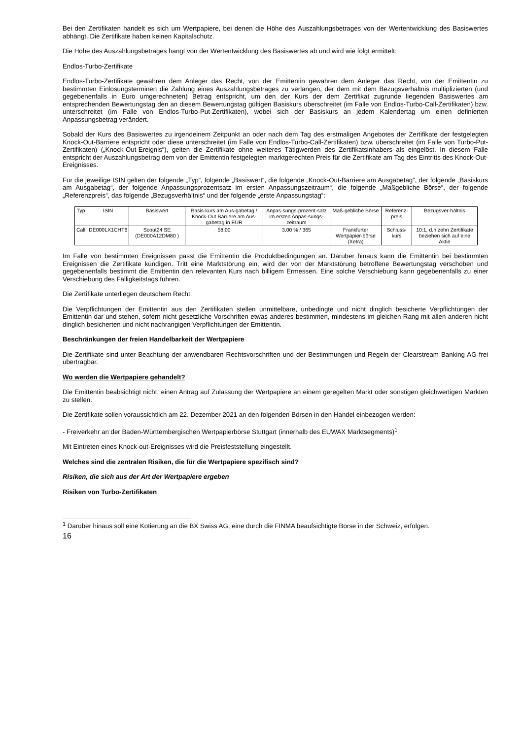Bei den Zertifikaten handelt es sich um Wertpapiere, bei denen die Höhe des Auszahlungsbetrages von der Wertentwicklung des Basiswertes abhängt. Die Zertifikate haben keinen Kapitalschutz.
Die Höhe des Auszahlungsbetrages hängt von der Wertentwicklung des Basiswertes ab und wird wie folgt ermittelt:
Endlos-Turbo-Zertifikate
Endlos-Turbo-Zertifikate gewähren dem Anleger das Recht, von der Emittentin gewähren dem Anleger das Recht, von der Emittentin zu bestimmten Einlösungsterminen die Zahlung eines Auszahlungsbetrages zu verlangen, der dem mit dem Bezugsverhältnis multiplizierten (und gegebenenfalls in Euro umgerechneten) Betrag entspricht, um den der Kurs der dem Zertifikat zugrunde liegenden Basiswertes am entsprechenden Bewertungstag den an diesem Bewertungstag gültigen Basiskurs überschreitet (im Falle von Endlos-Turbo-Call-Zertifikaten) bzw. unterschreitet (im Falle von Endlos-Turbo-Put-Zertifikaten), wobei sich der Basiskurs an jedem Kalendertag um einen definierten Anpassungsbetrag verändert.
Sobald der Kurs des Basiswertes zu irgendeinem Zeitpunkt an oder nach dem Tag des erstmaligen Angebotes der Zertifikate der festgelegten Knock-Out-Barriere entspricht oder diese unterschreitet (im Falle von Endlos-Turbo-Call-Zertifikaten) bzw. überschreitet (im Falle von Turbo-Put-Zertifikaten) („Knock-Out-Ereignis“), gelten die Zertifikate ohne weiteres Tätigwerden des Zertifikatsinhabers als eingelöst. In diesem Falle entspricht der Auszahlungsbetrag dem von der Emittentin festgelegten marktgerechten Preis für die Zertifikate am Tag des Eintritts des Knock-Out-Ereignisses.
Für die jeweilige ISIN gelten der folgende „Typ“, folgende „Basiswert“, die folgende „Knock-Out-Barriere am Ausgabetag“, der folgende „Basiskurs am Ausgabetag“, der folgende Anpassungsprozentsatz im ersten Anpassungszeitraum“, die folgende „Maßgebliche Börse“, der folgende „Referenzpreis“, das folgende „Bezugsverhältnis“ und der folgende „erste Anpassungstag“:
| Typ | ISIN | Basiswert | Basis-kurs am Aus-gabetag / Knock-Out Barriere am Aus-gabetag in EUR | Anpas-sungs-prozent-satz im ersten Anpas-sungs-zeitraum | Maß-gebliche Börse | Referenz-preis | Bezugsver-hältnis |
| --- | --- | --- | --- | --- | --- | --- | --- |
| Call | DE000LX1CHT6 | Scout24 SE (DE000A12DM80 ) | 58,00 | 3,00 % / 365 | Frankfurter Wertpapier-börse (Xetra) | Schluss-kurs | 10:1, d.h zehn Zertifikate beziehen sich auf eine Aktie |
Im Falle von bestimmten Ereignissen passt die Emittentin die Produktbedingungen an. Darüber hinaus kann die Emittentin bei bestimmten Ereignissen die Zertifikate kündigen. Tritt eine Marktstörung ein, wird der von der Marktstörung betroffene Bewertungstag verschoben und gegebenenfalls bestimmt die Emittentin den relevanten Kurs nach billigem Ermessen. Eine solche Verschiebung kann gegebenenfalls zu einer Verschiebung des Fälligkeitstags führen.
Die Zertifikate unterliegen deutschem Recht.
Die Verpflichtungen der Emittentin aus den Zertifikaten stellen unmittelbare, unbedingte und nicht dinglich besicherte Verpflichtungen der Emittentin dar und stehen, sofern nicht gesetzliche Vorschriften etwas anderes bestimmen, mindestens im gleichen Rang mit allen anderen nicht dinglich besicherten und nicht nachrangigen Verpflichtungen der Emittentin.
Beschränkungen der freien Handelbarkeit der Wertpapiere
Die Zertifikate sind unter Beachtung der anwendbaren Rechtsvorschriften und der Bestimmungen und Regeln der Clearstream Banking AG frei übertragbar.
Wo werden die Wertpapiere gehandelt?
Die Emittentin beabsichtigt nicht, einen Antrag auf Zulassung der Wertpapiere an einem geregelten Markt oder sonstigen gleichwertigen Märkten zu stellen.
Die Zertifikate sollen voraussichtlich am 22. Dezember 2021 an den folgenden Börsen in den Handel einbezogen werden:
- Freiverkehr an der Baden-Württembergischen Wertpapierbörse Stuttgart (innerhalb des EUWAX Marktsegments)<sup>1</sup>
Mit Eintreten eines Knock-out-Ereignisses wird die Preisfeststellung eingestellt.
Welches sind die zentralen Risiken, die für die Wertpapiere spezifisch sind?
Risiken, die sich aus der Art der Wertpapiere ergeben
Risiken von Turbo-Zertifikaten
<sup>1</sup> Darüber hinaus soll eine Kotierung an die BX Swiss AG, eine durch die FINMA beaufsichtigte Börse in der Schweiz, erfolgen.
16